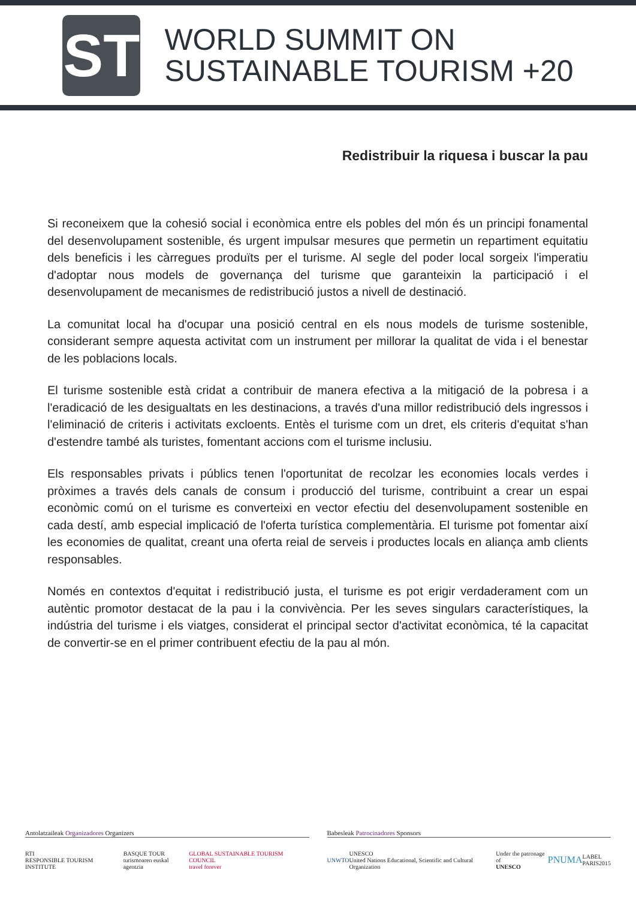ST
WORLD SUMMIT ON
SUSTAINABLE TOURISM +20
Redistribuir la riquesa i buscar la pau
Si reconeixem que la cohesió social i econòmica entre els pobles del món és un principi fonamental del desenvolupament sostenible, és urgent impulsar mesures que permetin un repartiment equitatiu dels beneficis i les càrregues produïts per el turisme. Al segle del poder local sorgeix l'imperatiu d'adoptar nous models de governança del turisme que garanteixin la participació i el desenvolupament de mecanismes de redistribució justos a nivell de destinació.
La comunitat local ha d'ocupar una posició central en els nous models de turisme sostenible, considerant sempre aquesta activitat com un instrument per millorar la qualitat de vida i el benestar de les poblacions locals.
El turisme sostenible està cridat a contribuir de manera efectiva a la mitigació de la pobresa i a l'eradicació de les desigualtats en les destinacions, a través d'una millor redistribució dels ingressos i l'eliminació de criteris i activitats excloents. Entès el turisme com un dret, els criteris d'equitat s'han d'estendre també als turistes, fomentant accions com el turisme inclusiu.
Els responsables privats i públics tenen l'oportunitat de recolzar les economies locals verdes i pròximes a través dels canals de consum i producció del turisme, contribuint a crear un espai econòmic comú on el turisme es converteixi en vector efectiu del desenvolupament sostenible en cada destí, amb especial implicació de l'oferta turística complementària. El turisme pot fomentar així les economies de qualitat, creant una oferta reial de serveis i productes locals en aliança amb clients responsables.
Només en contextos d'equitat i redistribució justa, el turisme es pot erigir verdaderament com un autèntic promotor destacat de la pau i la convivència. Per les seves singulars característiques, la indústria del turisme i els viatges, considerat el principal sector d'activitat econòmica, té la capacitat de convertir-se en el primer contribuent efectiu de la pau al món.
Antolatzaileak Organizadores Organizers
RTI
RESPONSIBLE TOURISM INSTITUTE BASQUE TOUR
turismoaren euskal agentzia GLOBAL SUSTAINABLE TOURISM COUNCIL
travel forever
Babesleak Patrocinadores Sponsors
UNWTO UNESCO
United Nations Educational, Scientific and Cultural Organization Under the patronage of
UNESCO PNUMA LABEL
PARIS2015